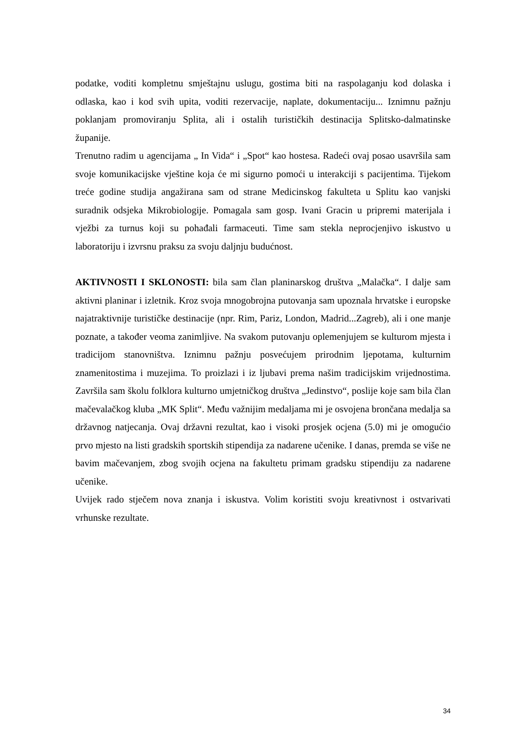podatke, voditi kompletnu smještajnu uslugu, gostima biti na raspolaganju kod dolaska i odlaska, kao i kod svih upita, voditi rezervacije, naplate, dokumentaciju... Iznimnu pažnju poklanjam promoviranju Splita, ali i ostalih turističkih destinacija Splitsko-dalmatinske županije.
Trenutno radim u agencijama „ In Vida“ i „Spot“ kao hostesa. Radeći ovaj posao usavršila sam svoje komunikacijske vještine koja će mi sigurno pomoći u interakciji s pacijentima. Tijekom treće godine studija angažirana sam od strane Medicinskog fakulteta u Splitu kao vanjski suradnik odsjeka Mikrobiologije. Pomagala sam gosp. Ivani Gracin u pripremi materijala i vježbi za turnus koji su pohađali farmaceuti. Time sam stekla neprocjenjivo iskustvo u laboratoriju i izvrsnu praksu za svoju daljnju budućnost.
AKTIVNOSTI I SKLONOSTI: bila sam član planinarskog društva „Malačka“. I dalje sam aktivni planinar i izletnik. Kroz svoja mnogobrojna putovanja sam upoznala hrvatske i europske najatraktivnije turističke destinacije (npr. Rim, Pariz, London, Madrid...Zagreb), ali i one manje poznate, a također veoma zanimljive. Na svakom putovanju oplemenjujem se kulturom mjesta i tradicijom stanovništva. Iznimnu pažnju posvećujem prirodnim ljepotama, kulturnim znamenitostima i muzejima. To proizlazi i iz ljubavi prema našim tradicijskim vrijednostima. Završila sam školu folklora kulturno umjetničkog društva „Jedinstvo“, poslije koje sam bila član mačevalačkog kluba „MK Split“. Među važnijim medaljama mi je osvojena brončana medalja sa državnog natjecanja. Ovaj državni rezultat, kao i visoki prosjek ocjena (5.0) mi je omogućio prvo mjesto na listi gradskih sportskih stipendija za nadarene učenike. I danas, premda se više ne bavim mačevanjem, zbog svojih ocjena na fakultetu primam gradsku stipendiju za nadarene učenike.
Uvijek rado stječem nova znanja i iskustva. Volim koristiti svoju kreativnost i ostvarivati vrhunske rezultate.
34